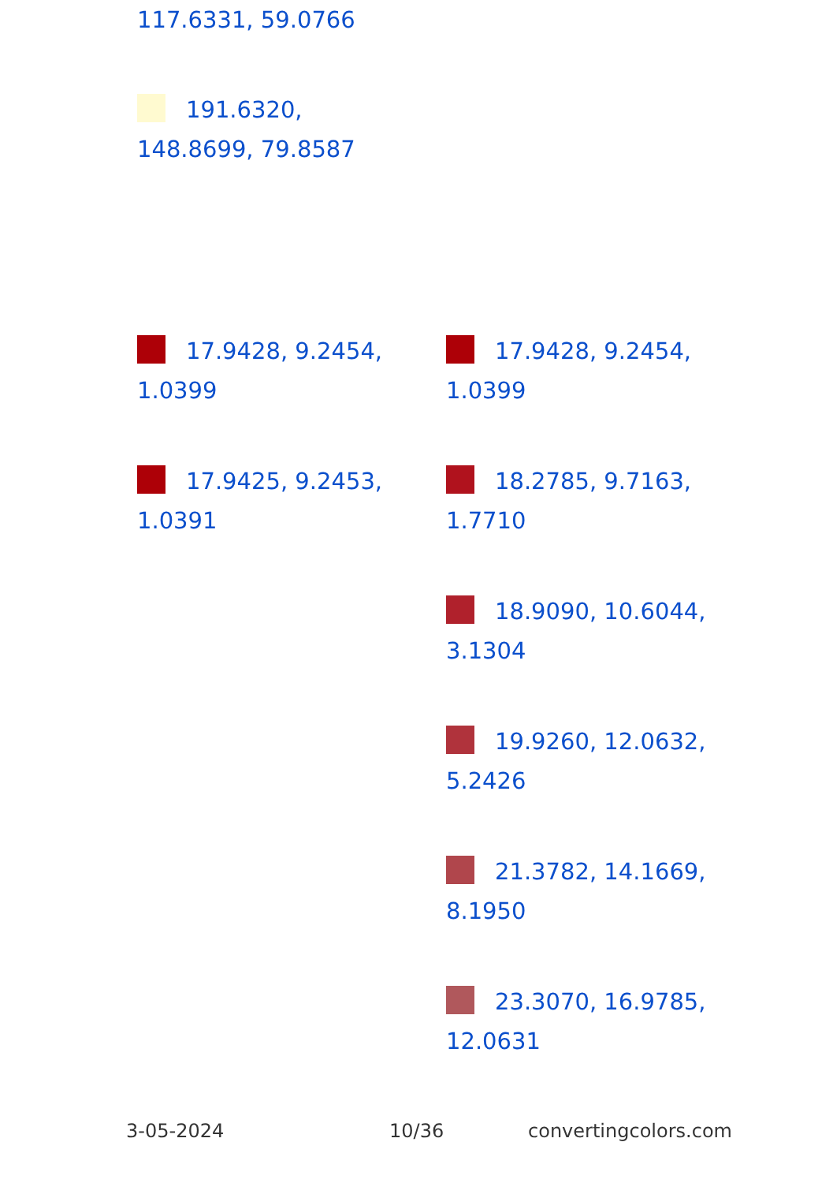117.6331, 59.0766
191.6320, 148.8699, 79.8587
17.9428, 9.2454, 1.0399
17.9428, 9.2454, 1.0399
17.9425, 9.2453, 1.0391
18.2785, 9.7163, 1.7710
18.9090, 10.6044, 3.1304
19.9260, 12.0632, 5.2426
21.3782, 14.1669, 8.1950
23.3070, 16.9785, 12.0631
3-05-2024 10/36 convertingcolors.com